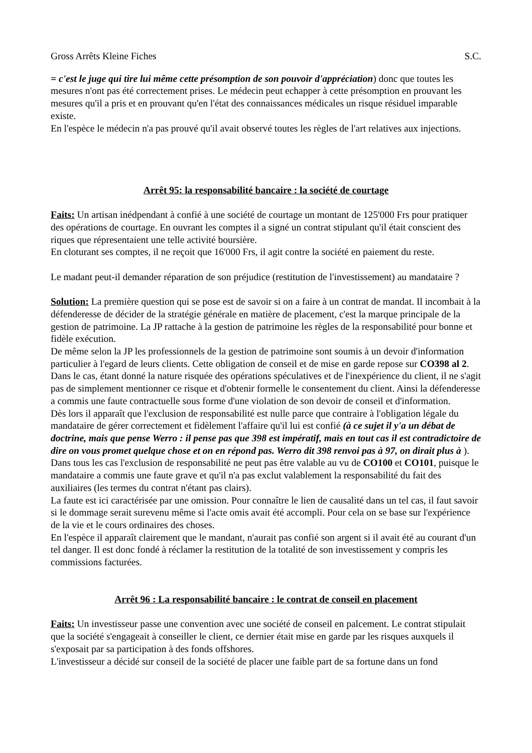Gross Arrêts Kleine Fiches S.C.
= c'est le juge qui tire lui même cette présomption de son pouvoir d'appréciation) donc que toutes les mesures n'ont pas été correctement prises. Le médecin peut echapper à cette présomption en prouvant les mesures qu'il a pris et en prouvant qu'en l'état des connaissances médicales un risque résiduel imparable existe.
En l'espèce le médecin n'a pas prouvé qu'il avait observé toutes les règles de l'art relatives aux injections.
Arrêt 95: la responsabilité bancaire : la société de courtage
Faits: Un artisan inédpendant à confié à une société de courtage un montant de 125'000 Frs pour pratiquer des opérations de courtage. En ouvrant les comptes il a signé un contrat stipulant qu'il était conscient des riques que répresentaient une telle activité boursière.
En cloturant ses comptes, il ne reçoit que 16'000 Frs, il agit contre la société en paiement du reste.
Le madant peut-il demander réparation de son préjudice (restitution de l'investissement) au mandataire ?
Solution: La première question qui se pose est de savoir si on a faire à un contrat de mandat. Il incombait à la défenderesse de décider de la stratégie générale en matière de placement, c'est la marque principale de la gestion de patrimoine. La JP rattache à la gestion de patrimoine les règles de la responsabilité pour bonne et fidèle exécution.
De même selon la JP les professionnels de la gestion de patrimoine sont soumis à un devoir d'information particulier à l'egard de leurs clients. Cette obligation de conseil et de mise en garde repose sur CO398 al 2. Dans le cas, étant donné la nature risquée des opérations spéculatives et de l'inexpérience du client, il ne s'agit pas de simplement mentionner ce risque et d'obtenir formelle le consentement du client. Ainsi la défenderesse a commis une faute contractuelle sous forme d'une violation de son devoir de conseil et d'information.
Dès lors il apparaît que l'exclusion de responsabilité est nulle parce que contraire à l'obligation légale du mandataire de gérer correctement et fidèlement l'affaire qu'il lui est confié (à ce sujet il y'a un débat de doctrine, mais que pense Werro : il pense pas que 398 est impératif, mais en tout cas il est contradictoire de dire on vous promet quelque chose et on en répond pas. Werro dit 398 renvoi pas à 97, on dirait plus à ). Dans tous les cas l'exclusion de responsabilité ne peut pas être valable au vu de CO100 et CO101, puisque le mandataire a commis une faute grave et qu'il n'a pas exclut valablement la responsabilité du fait des auxiliaires (les termes du contrat n'étant pas clairs).
La faute est ici caractérisée par une omission. Pour connaître le lien de causalité dans un tel cas, il faut savoir si le dommage serait surevenu même si l'acte omis avait été accompli. Pour cela on se base sur l'expérience de la vie et le cours ordinaires des choses.
En l'espèce il apparaît clairement que le mandant, n'aurait pas confié son argent si il avait été au courant d'un tel danger. Il est donc fondé à réclamer la restitution de la totalité de son investissement y compris les commissions facturées.
Arrêt 96 : La responsabilité bancaire : le contrat de conseil en placement
Faits: Un investisseur passe une convention avec une société de conseil en palcement. Le contrat stipulait que la société s'engageait à conseiller le client, ce dernier était mise en garde par les risques auxquels il s'exposait par sa participation à des fonds offshores.
L'investisseur a décidé sur conseil de la société de placer une faible part de sa fortune dans un fond